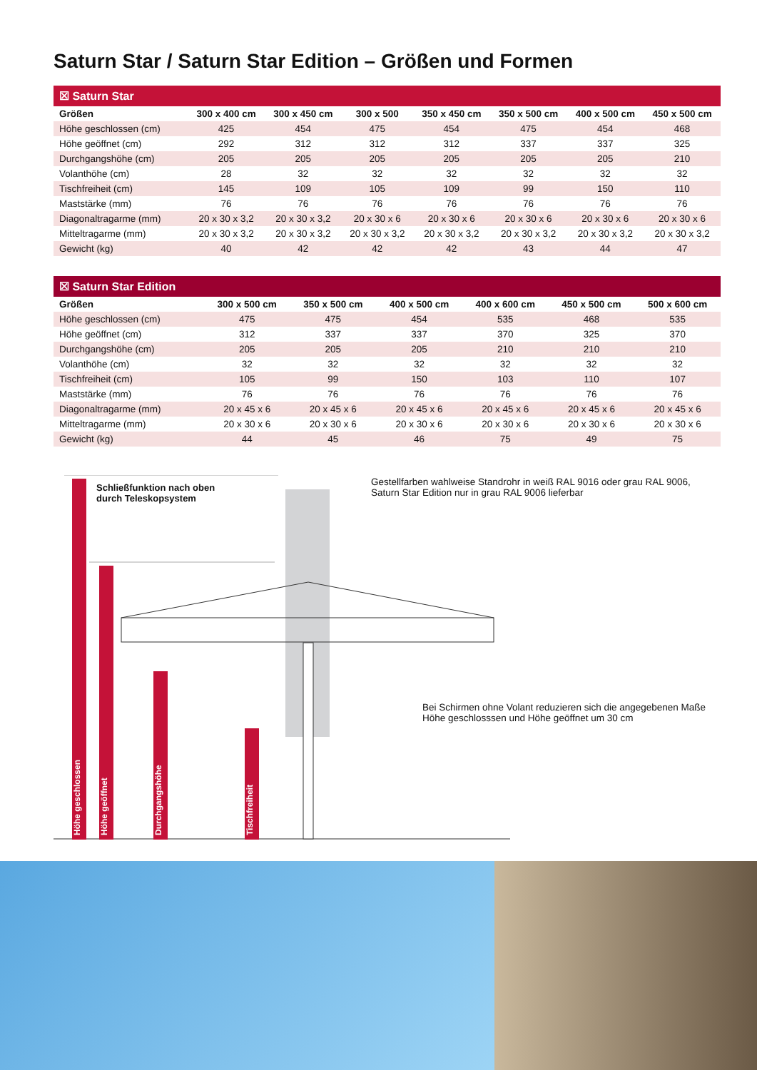Saturn Star / Saturn Star Edition – Größen und Formen
☒ Saturn Star
| Größen | 300 x 400 cm | 300 x 450 cm | 300 x 500 | 350 x 450 cm | 350 x 500 cm | 400 x 500 cm | 450 x 500 cm |
| --- | --- | --- | --- | --- | --- | --- | --- |
| Höhe geschlossen (cm) | 425 | 454 | 475 | 454 | 475 | 454 | 468 |
| Höhe geöffnet (cm) | 292 | 312 | 312 | 312 | 337 | 337 | 325 |
| Durchgangshöhe (cm) | 205 | 205 | 205 | 205 | 205 | 205 | 210 |
| Volanthöhe (cm) | 28 | 32 | 32 | 32 | 32 | 32 | 32 |
| Tischfreiheit (cm) | 145 | 109 | 105 | 109 | 99 | 150 | 110 |
| Maststärke (mm) | 76 | 76 | 76 | 76 | 76 | 76 | 76 |
| Diagonaltragarme (mm) | 20 x 30 x 3,2 | 20 x 30 x 3,2 | 20 x 30 x 6 | 20 x 30 x 6 | 20 x 30 x 6 | 20 x 30 x 6 | 20 x 30 x 6 |
| Mitteltragarme (mm) | 20 x 30 x 3,2 | 20 x 30 x 3,2 | 20 x 30 x 3,2 | 20 x 30 x 3,2 | 20 x 30 x 3,2 | 20 x 30 x 3,2 | 20 x 30 x 3,2 |
| Gewicht (kg) | 40 | 42 | 42 | 42 | 43 | 44 | 47 |
☒ Saturn Star Edition
| Größen | 300 x 500 cm | 350 x 500 cm | 400 x 500 cm | 400 x 600 cm | 450 x 500 cm | 500 x 600 cm |
| --- | --- | --- | --- | --- | --- | --- |
| Höhe geschlossen (cm) | 475 | 475 | 454 | 535 | 468 | 535 |
| Höhe geöffnet (cm) | 312 | 337 | 337 | 370 | 325 | 370 |
| Durchgangshöhe (cm) | 205 | 205 | 205 | 210 | 210 | 210 |
| Volanthöhe (cm) | 32 | 32 | 32 | 32 | 32 | 32 |
| Tischfreiheit (cm) | 105 | 99 | 150 | 103 | 110 | 107 |
| Maststärke (mm) | 76 | 76 | 76 | 76 | 76 | 76 |
| Diagonaltragarme (mm) | 20 x 45 x 6 | 20 x 45 x 6 | 20 x 45 x 6 | 20 x 45 x 6 | 20 x 45 x 6 | 20 x 45 x 6 |
| Mitteltragarme (mm) | 20 x 30 x 6 | 20 x 30 x 6 | 20 x 30 x 6 | 20 x 30 x 6 | 20 x 30 x 6 | 20 x 30 x 6 |
| Gewicht (kg) | 44 | 45 | 46 | 75 | 49 | 75 |
Höhe geschlossen
Höhe geöffnet
Durchgangshöhe
Tischfreiheit
Schließfunktion nach oben
durch Teleskopsystem
Gestellfarben wahlweise Standrohr in weiß RAL 9016 oder grau RAL 9006,
Saturn Star Edition nur in grau RAL 9006 lieferbar
Bei Schirmen ohne Volant reduzieren sich die angegebenen Maße
Höhe geschlosssen und Höhe geöffnet um 30 cm